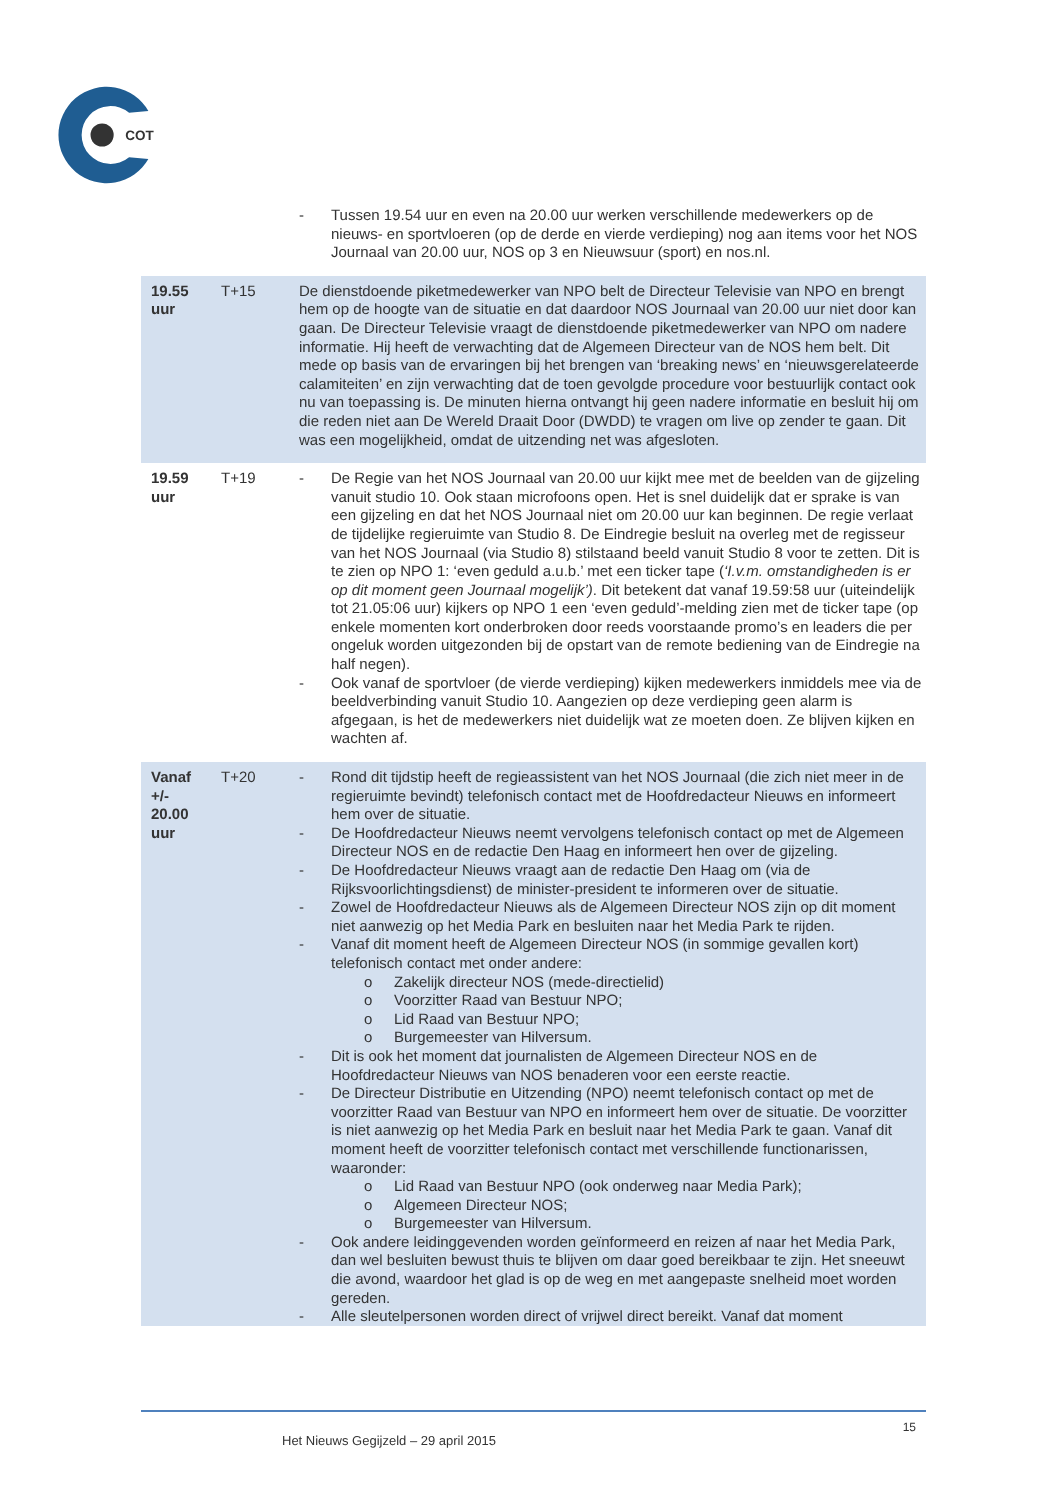COT
| | | - Tussen 19.54 uur en even na 20.00 uur werken verschillende medewerkers op de nieuws- en sportvloeren (op de derde en vierde verdieping) nog aan items voor het NOS Journaal van 20.00 uur, NOS op 3 en Nieuwsuur (sport) en nos.nl. |
| 19.55 uur | T+15 | De dienstdoende piketmedewerker van NPO belt de Directeur Televisie van NPO en brengt hem op de hoogte van de situatie en dat daardoor NOS Journaal van 20.00 uur niet door kan gaan. De Directeur Televisie vraagt de dienstdoende piketmedewerker van NPO om nadere informatie. Hij heeft de verwachting dat de Algemeen Directeur van de NOS hem belt. Dit mede op basis van de ervaringen bij het brengen van ‘breaking news’ en ‘nieuwsgerelateerde calamiteiten’ en zijn verwachting dat de toen gevolgde procedure voor bestuurlijk contact ook nu van toepassing is. De minuten hierna ontvangt hij geen nadere informatie en besluit hij om die reden niet aan De Wereld Draait Door (DWDD) te vragen om live op zender te gaan. Dit was een mogelijkheid, omdat de uitzending net was afgesloten. |
| 19.59 uur | T+19 | - De Regie van het NOS Journaal van 20.00 uur kijkt mee met de beelden van de gijzeling vanuit studio 10. Ook staan microfoons open. Het is snel duidelijk dat er sprake is van een gijzeling en dat het NOS Journaal niet om 20.00 uur kan beginnen. De regie verlaat de tijdelijke regieruimte van Studio 8. De Eindregie besluit na overleg met de regisseur van het NOS Journaal (via Studio 8) stilstaand beeld vanuit Studio 8 voor te zetten. Dit is te zien op NPO 1: ‘even geduld a.u.b.’ met een ticker tape ( ‘I.v.m. omstandigheden is er op dit moment geen Journaal mogelijk’) . Dit betekent dat vanaf 19.59:58 uur (uiteindelijk tot 21.05:06 uur) kijkers op NPO 1 een ‘even geduld’-melding zien met de ticker tape (op enkele momenten kort onderbroken door reeds voorstaande promo’s en leaders die per ongeluk worden uitgezonden bij de opstart van de remote bediening van de Eindregie na half negen). - Ook vanaf de sportvloer (de vierde verdieping) kijken medewerkers inmiddels mee via de beeldverbinding vanuit Studio 10. Aangezien op deze verdieping geen alarm is afgegaan, is het de medewerkers niet duidelijk wat ze moeten doen. Ze blijven kijken en wachten af. |
| Vanaf +/- 20.00 uur | T+20 | - Rond dit tijdstip heeft de regieassistent van het NOS Journaal (die zich niet meer in de regieruimte bevindt) telefonisch contact met de Hoofdredacteur Nieuws en informeert hem over de situatie. - De Hoofdredacteur Nieuws neemt vervolgens telefonisch contact op met de Algemeen Directeur NOS en de redactie Den Haag en informeert hen over de gijzeling. - De Hoofdredacteur Nieuws vraagt aan de redactie Den Haag om (via de Rijksvoorlichtingsdienst) de minister-president te informeren over de situatie. - Zowel de Hoofdredacteur Nieuws als de Algemeen Directeur NOS zijn op dit moment niet aanwezig op het Media Park en besluiten naar het Media Park te rijden. - Vanaf dit moment heeft de Algemeen Directeur NOS (in sommige gevallen kort) telefonisch contact met onder andere: o Zakelijk directeur NOS (mede-directielid) o Voorzitter Raad van Bestuur NPO; o Lid Raad van Bestuur NPO; o Burgemeester van Hilversum. - Dit is ook het moment dat journalisten de Algemeen Directeur NOS en de Hoofdredacteur Nieuws van NOS benaderen voor een eerste reactie. - De Directeur Distributie en Uitzending (NPO) neemt telefonisch contact op met de voorzitter Raad van Bestuur van NPO en informeert hem over de situatie. De voorzitter is niet aanwezig op het Media Park en besluit naar het Media Park te gaan. Vanaf dit moment heeft de voorzitter telefonisch contact met verschillende functionarissen, waaronder: o Lid Raad van Bestuur NPO (ook onderweg naar Media Park); o Algemeen Directeur NOS; o Burgemeester van Hilversum. - Ook andere leidinggevenden worden geïnformeerd en reizen af naar het Media Park, dan wel besluiten bewust thuis te blijven om daar goed bereikbaar te zijn. Het sneeuwt die avond, waardoor het glad is op de weg en met aangepaste snelheid moet worden gereden. - Alle sleutelpersonen worden direct of vrijwel direct bereikt. Vanaf dat moment |
15
Het Nieuws Gegijzeld – 29 april 2015